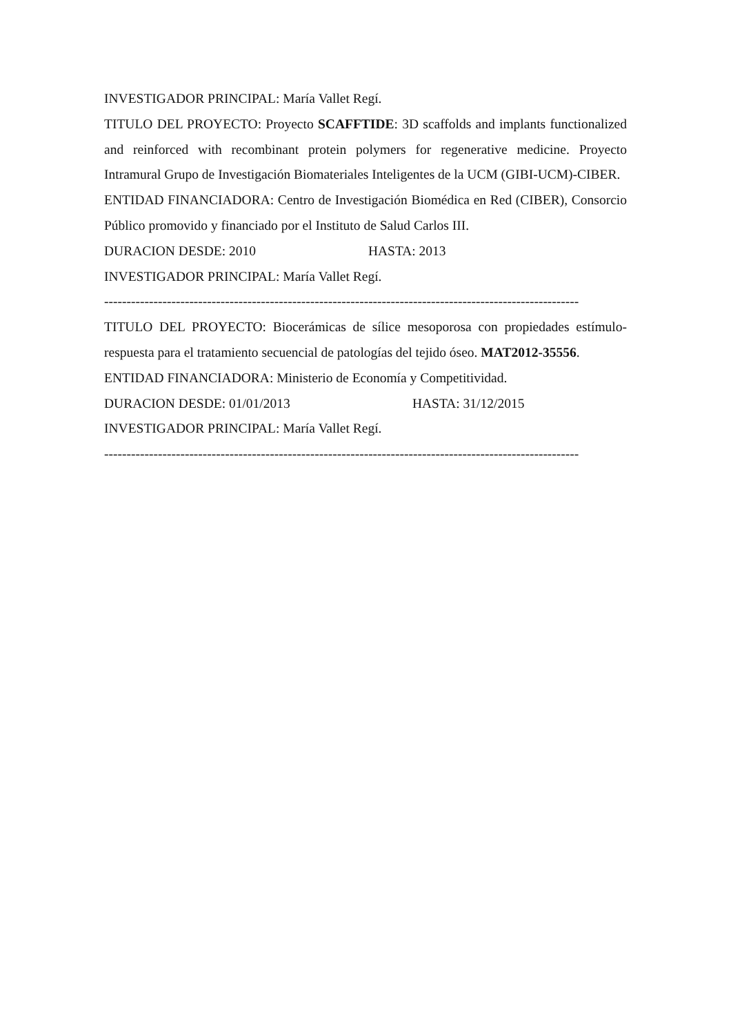INVESTIGADOR PRINCIPAL: María Vallet Regí.
TITULO DEL PROYECTO: Proyecto SCAFFTIDE: 3D scaffolds and implants functionalized and reinforced with recombinant protein polymers for regenerative medicine. Proyecto Intramural Grupo de Investigación Biomateriales Inteligentes de la UCM (GIBI-UCM)-CIBER.
ENTIDAD FINANCIADORA: Centro de Investigación Biomédica en Red (CIBER), Consorcio Público promovido y financiado por el Instituto de Salud Carlos III.
DURACION DESDE: 2010 HASTA: 2013
INVESTIGADOR PRINCIPAL: María Vallet Regí.
----------------------------------------------------------------------------------------------------------
TITULO DEL PROYECTO: Biocerámicas de sílice mesoporosa con propiedades estímulo-respuesta para el tratamiento secuencial de patologías del tejido óseo. MAT2012-35556.
ENTIDAD FINANCIADORA: Ministerio de Economía y Competitividad.
DURACION DESDE: 01/01/2013 HASTA: 31/12/2015
INVESTIGADOR PRINCIPAL: María Vallet Regí.
----------------------------------------------------------------------------------------------------------